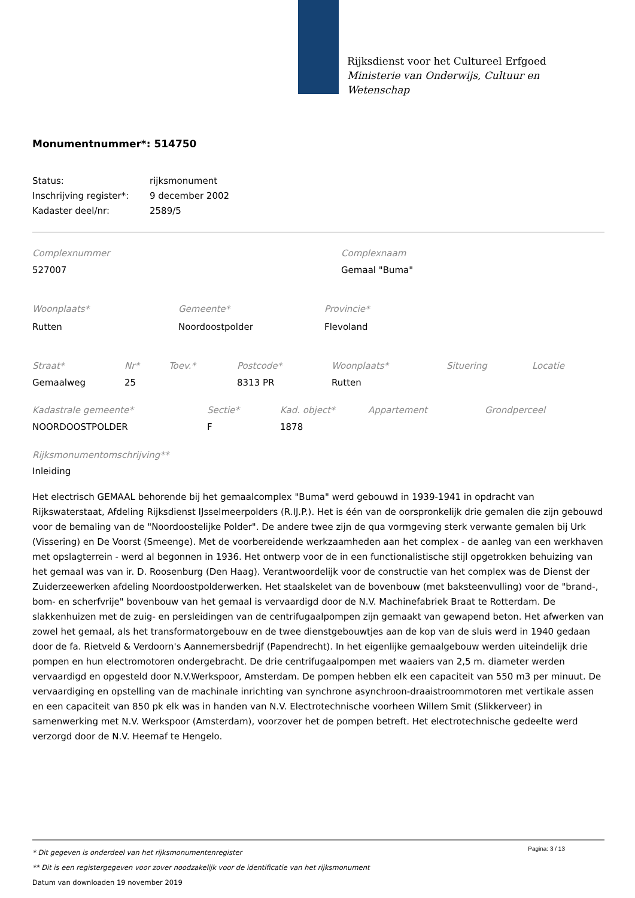Rijksdienst voor het Cultureel Erfgoed
Ministerie van Onderwijs, Cultuur en
Wetenschap
Monumentnummer*: 514750
| Status: | rijksmonument |
| Inschrijving register*: | 9 december 2002 |
| Kadaster deel/nr: | 2589/5 |
| Complexnummer | Complexnaam |
| 527007 | Gemaal "Buma" |
| Woonplaats* | Gemeente* | Provincie* |
| Rutten | Noordoostpolder | Flevoland |
| Straat* | Nr* | Toev.* | Postcode* | Woonplaats* | Situering | Locatie |
| Gemaalweg | 25 | | 8313 PR | Rutten | | |
| Kadastrale gemeente* | Sectie* | Kad. object* | Appartement | Grondperceel |
| NOORDOOSTPOLDER | F | 1878 | | |
Rijksmonumentomschrijving**
Inleiding
Het electrisch GEMAAL behorende bij het gemaalcomplex "Buma" werd gebouwd in 1939-1941 in opdracht van Rijkswaterstaat, Afdeling Rijksdienst IJsselmeerpolders (R.IJ.P.). Het is één van de oorspronkelijk drie gemalen die zijn gebouwd voor de bemaling van de "Noordoostelijke Polder". De andere twee zijn de qua vormgeving sterk verwante gemalen bij Urk (Vissering) en De Voorst (Smeenge). Met de voorbereidende werkzaamheden aan het complex - de aanleg van een werkhaven met opslagterrein - werd al begonnen in 1936. Het ontwerp voor de in een functionalistische stijl opgetrokken behuizing van het gemaal was van ir. D. Roosenburg (Den Haag). Verantwoordelijk voor de constructie van het complex was de Dienst der Zuiderzeewerken afdeling Noordoostpolderwerken. Het staalskelet van de bovenbouw (met baksteenvulling) voor de "brand-, bom- en scherfvrije" bovenbouw van het gemaal is vervaardigd door de N.V. Machinefabriek Braat te Rotterdam. De slakkenhuizen met de zuig- en persleidingen van de centrifugaalpompen zijn gemaakt van gewapend beton. Het afwerken van zowel het gemaal, als het transformatorgebouw en de twee dienstgebouwtjes aan de kop van de sluis werd in 1940 gedaan door de fa. Rietveld & Verdoorn's Aannemersbedrijf (Papendrecht). In het eigenlijke gemaalgebouw werden uiteindelijk drie pompen en hun electromotoren ondergebracht. De drie centrifugaalpompen met waaiers van 2,5 m. diameter werden vervaardigd en opgesteld door N.V.Werkspoor, Amsterdam. De pompen hebben elk een capaciteit van 550 m3 per minuut. De vervaardiging en opstelling van de machinale inrichting van synchrone asynchroon-draaistroommotoren met vertikale assen en een capaciteit van 850 pk elk was in handen van N.V. Electrotechnische voorheen Willem Smit (Slikkerveer) in samenwerking met N.V. Werkspoor (Amsterdam), voorzover het de pompen betreft. Het electrotechnische gedeelte werd verzorgd door de N.V. Heemaf te Hengelo.
Pagina: 3 / 13
* Dit gegeven is onderdeel van het rijksmonumentenregister
** Dit is een registergegeven voor zover noodzakelijk voor de identificatie van het rijksmonument
Datum van downloaden 19 november 2019